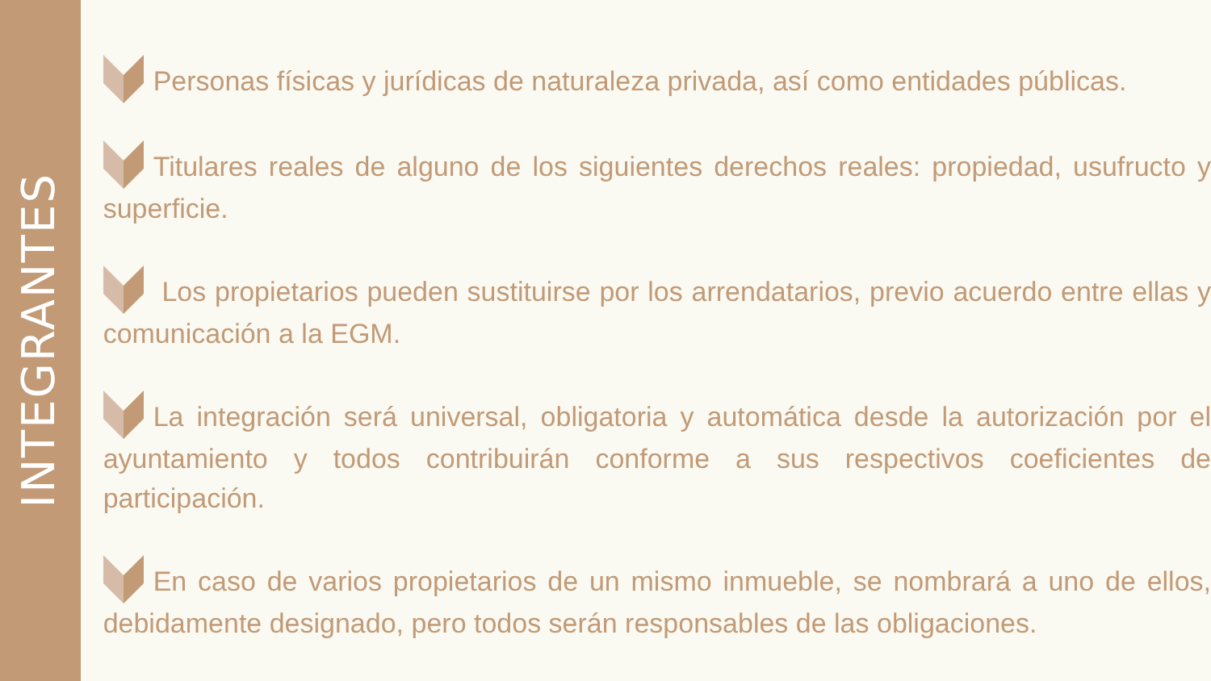INTEGRANTES
Personas físicas y jurídicas de naturaleza privada, así como entidades públicas.
Titulares reales de alguno de los siguientes derechos reales: propiedad, usufructo y superficie.
Los propietarios pueden sustituirse por los arrendatarios, previo acuerdo entre ellas y comunicación a la EGM.
La integración será universal, obligatoria y automática desde la autorización por el ayuntamiento y todos contribuirán conforme a sus respectivos coeficientes de participación.
En caso de varios propietarios de un mismo inmueble, se nombrará a uno de ellos, debidamente designado, pero todos serán responsables de las obligaciones.